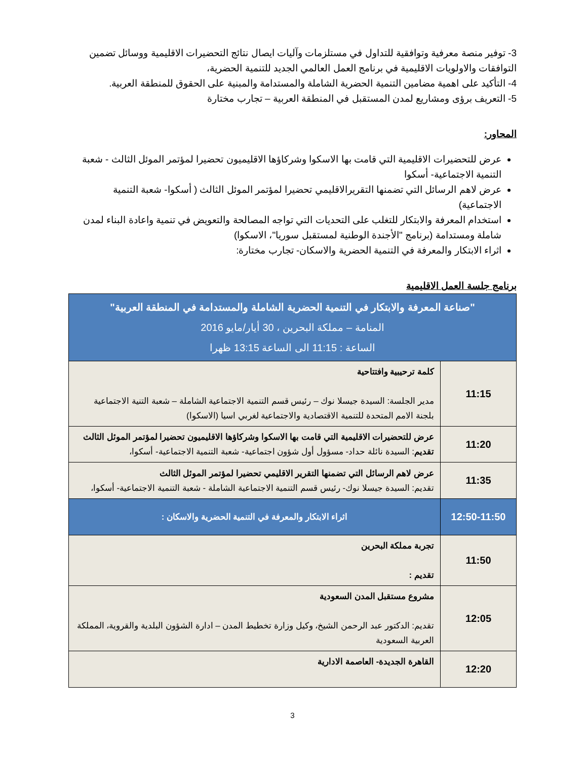3- توفير منصة معرفية وتوافقية للتداول في مستلزمات وآليات ايصال نتائج التحضيرات الاقليمية ووسائل تضمين التوافقات والاولويات الاقليمية في برنامج العمل العالمي الجديد للتنمية الحضرية،
4- التأكيد على اهمية مضامين التنمية الحضرية الشاملة والمستدامة والمبنية على الحقوق للمنطقة العربية.
5- التعريف برؤى ومشاريع لمدن المستقبل في المنطقة العربية – تجارب مختارة
المحاور:
عرض للتحضيرات الاقليمية التي قامت بها الاسكوا وشركاؤها الاقليميون تحضيرا لمؤتمر الموئل الثالث - شعبة التنمية الاجتماعية- أسكوا
عرض لاهم الرسائل التي تضمنها التقريرالاقليمي تحضيرا لمؤتمر الموئل الثالث ( أسكوا- شعبة التنمية الاجتماعية)
استخدام المعرفة والابتكار للتغلب على التحديات التي تواجه المصالحة والتعويض في تنمية واعادة البناء لمدن شاملة ومستدامة (برنامج "الأجندة الوطنية لمستقبل سوريا"، الاسكوا)
اثراء الابتكار والمعرفة في التنمية الحضرية والاسكان- تجارب مختارة:
برنامج جلسة العمل الاقليمية
| "صناعة المعرفة والابتكار في التنمية الحضرية الشاملة والمستدامة في المنطقة العربية" المنامة – مملكة البحرين ، 30 أيار/مايو 2016 الساعة : 11:15 الى الساعة 13:15 ظهرا | |
| 11:15 | كلمة ترحيبية وافتتاحية مدير الجلسة: السيدة جيسلا نوك – رئيس قسم التنمية الاجتماعية الشاملة – شعبة التنية الاجتماعية بلجنة الامم المتحدة للتنمية الاقتصادية والاجتماعية لغربي اسيا (الاسكوا) |
| 11:20 | عرض للتحضيرات الاقليمية التي قامت بها الاسكوا وشركاؤها الاقليميون تحضيرا لمؤتمر الموئل الثالث تقديم : السيدة نائلة حداد- مسؤول أول شؤون اجتماعية- شعبة التنمية الاجتماعية- أسكوا، |
| 11:35 | عرض لاهم الرسائل التي تضمنها التقرير الاقليمي تحضيرا لمؤتمر الموئل الثالث تقديم: السيدة جيسلا نوك- رئيس قسم التنمية الاجتماعية الشاملة - شعبة التنمية الاجتماعية- أسكوا، |
| 12:50-11:50 | اثراء الابتكار والمعرفة في التنمية الحضرية والاسكان : |
| 11:50 | تجربة مملكة البحرين تقديم : |
| 12:05 | مشروع مستقبل المدن السعودية تقديم: الدكتور عبد الرحمن الشيخ، وكيل وزارة تخطيط المدن – ادارة الشؤون البلدية والقروية، المملكة العربية السعودية |
| 12:20 | القاهرة الجديدة- العاصمة الادارية |
3